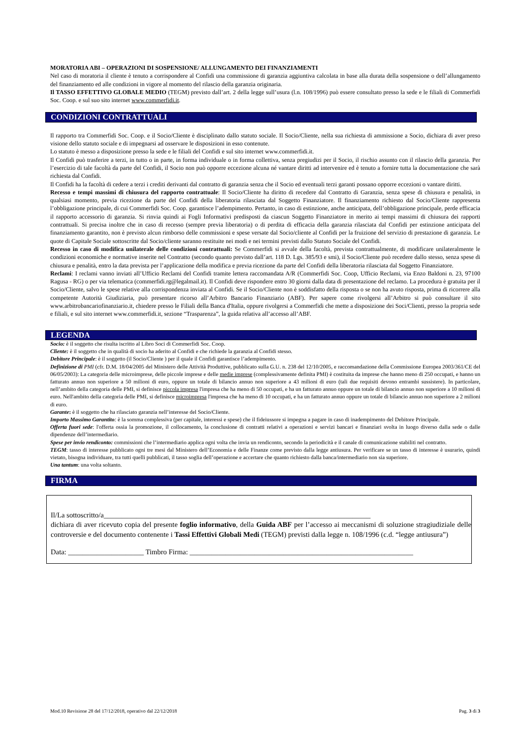MORATORIA ABI – OPERAZIONI DI SOSPENSIONE/ ALLUNGAMENTO DEI FINANZIAMENTI
Nel caso di moratoria il cliente è tenuto a corrispondere al Confidi una commissione di garanzia aggiuntiva calcolata in base alla durata della sospensione o dell’allungamento del finanziamento ed alle condizioni in vigore al momento del rilascio della garanzia originaria.
Il TASSO EFFETTIVO GLOBALE MEDIO (TEGM) previsto dall’art. 2 della legge sull’usura (l.n. 108/1996) può essere consultato presso la sede e le filiali di Commerfidi Soc. Coop. e sul suo sito internet www.commerfidi.it.
CONDIZIONI CONTRATTUALI
Il rapporto tra Commerfidi Soc. Coop. e il Socio/Cliente è disciplinato dallo statuto sociale. Il Socio/Cliente, nella sua richiesta di ammissione a Socio, dichiara di aver preso visione dello statuto sociale e di impegnarsi ad osservare le disposizioni in esso contenute.
Lo statuto è messo a disposizione presso la sede e le filiali del Confidi e sul sito internet www.commerfidi.it.
Il Confidi può trasferire a terzi, in tutto o in parte, in forma individuale o in forma collettiva, senza pregiudizi per il Socio, il rischio assunto con il rilascio della garanzia. Per l’esercizio di tale facoltà da parte del Confidi, il Socio non può opporre eccezione alcuna né vantare diritti ad intervenire ed è tenuto a fornire tutta la documentazione che sarà richiesta dal Confidi.
Il Confidi ha la facoltà di cedere a terzi i crediti derivanti dal contratto di garanzia senza che il Socio ed eventuali terzi garanti possano opporre eccezioni o vantare diritti.
Recesso e tempi massimi di chiusura del rapporto contrattuale: Il Socio/Cliente ha diritto di recedere dal Contratto di Garanzia, senza spese di chiusura e penalità, in qualsiasi momento, previa ricezione da parte del Confidi della liberatoria rilasciata dal Soggetto Finanziatore. Il finanziamento richiesto dal Socio/Cliente rappresenta l’obbligazione principale, di cui Commerfidi Soc. Coop. garantisce l’adempimento. Pertanto, in caso di estinzione, anche anticipata, dell’obbligazione principale, perde efficacia il rapporto accessorio di garanzia. Si rinvia quindi ai Fogli Informativi predisposti da ciascun Soggetto Finanziatore in merito ai tempi massimi di chiusura dei rapporti contrattuali. Si precisa inoltre che in caso di recesso (sempre previa liberatoria) o di perdita di efficacia della garanzia rilasciata dal Confidi per estinzione anticipata del finanziamento garantito, non è previsto alcun rimborso delle commissioni e spese versate dal Socio/cliente al Confidi per la fruizione del servizio di prestazione di garanzia. Le quote di Capitale Sociale sottoscritte dal Socio/cliente saranno restituite nei modi e nei termini previsti dallo Statuto Sociale del Confidi.
Recesso in caso di modifica unilaterale delle condizioni contrattuali: Se Commerfidi si avvale della facoltà, prevista contrattualmente, di modificare unilateralmente le condizioni economiche e normative inserite nel Contratto (secondo quanto previsto dall’art. 118 D. Lgs. 385/93 e smi), il Socio/Cliente può recedere dallo stesso, senza spese di chiusura e penalità, entro la data prevista per l’applicazione della modifica e previa ricezione da parte del Confidi della liberatoria rilasciata dal Soggetto Finanziatore.
Reclami: I reclami vanno inviati all’Ufficio Reclami del Confidi tramite lettera raccomandata A/R (Commerfidi Soc. Coop, Ufficio Reclami, via Enzo Baldoni n. 23, 97100 Ragusa - RG) o per via telematica (commerfidi.rg@legalmail.it). Il Confidi deve rispondere entro 30 giorni dalla data di presentazione del reclamo. La procedura è gratuita per il Socio/Cliente, salvo le spese relative alla corrispondenza inviata al Confidi. Se il Socio/Cliente non è soddisfatto della risposta o se non ha avuto risposta, prima di ricorrere alla competente Autorità Giudiziaria, può presentare ricorso all’Arbitro Bancario Finanziario (ABF). Per sapere come rivolgersi all’Arbitro si può consultare il sito www.arbitrobancariofinanziario.it, chiedere presso le Filiali della Banca d'Italia, oppure rivolgersi a Commerfidi che mette a disposizione dei Soci/Clienti, presso la propria sede e filiali, e sul sito internet www.commerfidi.it, sezione “Trasparenza”, la guida relativa all’accesso all’ABF.
LEGENDA
Socio: è il soggetto che risulta iscritto al Libro Soci di Commerfidi Soc. Coop.
Cliente: è il soggetto che in qualità di socio ha aderito al Confidi e che richiede la garanzia al Confidi stesso.
Debitore Principale: è il soggetto (il Socio/Cliente ) per il quale il Confidi garantisce l’adempimento.
Definizione di PMI (cfr. D.M. 18/04/2005 del Ministero delle Attività Produttive, pubblicato sulla G.U. n. 238 del 12/10/2005, e raccomandazione della Commissione Europea 2003/361/CE del 06/05/2003): La categoria delle microimprese, delle piccole imprese e delle medie imprese (complessivamente definita PMI) è costituita da imprese che hanno meno di 250 occupati, e hanno un fatturato annuo non superiore a 50 milioni di euro, oppure un totale di bilancio annuo non superiore a 43 milioni di euro (tali due requisiti devono entrambi sussistere). In particolare, nell’ambito della categoria delle PMI, si definisce piccola impresa l'impresa che ha meno di 50 occupati, e ha un fatturato annuo oppure un totale di bilancio annuo non superiore a 10 milioni di euro. Nell'ambito della categoria delle PMI, si definisce microimpresa l'impresa che ha meno di 10 occupati, e ha un fatturato annuo oppure un totale di bilancio annuo non superiore a 2 milioni di euro.
Garante: è il soggetto che ha rilasciato garanzia nell’interesse del Socio/Cliente.
Importo Massimo Garantito: è la somma complessiva (per capitale, interessi e spese) che il fideiussore si impegna a pagare in caso di inadempimento del Debitore Principale.
Offerta fuori sede: l'offerta ossia la promozione, il collocamento, la conclusione di contratti relativi a operazioni e servizi bancari e finanziari svolta in luogo diverso dalla sede o dalle dipendenze dell’intermediario.
Spese per invio rendiconto: commissioni che l’intermediario applica ogni volta che invia un rendiconto, secondo la periodicità e il canale di comunicazione stabiliti nel contratto.
TEGM: tasso di interesse pubblicato ogni tre mesi dal Ministero dell’Economia e delle Finanze come previsto dalla legge antiusura. Per verificare se un tasso di interesse è usurario, quindi vietato, bisogna individuare, tra tutti quelli pubblicati, il tasso soglia dell’operazione e accertare che quanto richiesto dalla banca/intermediario non sia superiore.
Una tantum: una volta soltanto.
FIRMA
Il/La sottoscritto/a__________________________________________________________________________
dichiara di aver ricevuto copia del presente foglio informativo, della Guida ABF per l’accesso ai meccanismi di soluzione stragiudiziale delle controversie e del documento contenente i Tassi Effettivi Globali Medi (TEGM) previsti dalla legge n. 108/1996 (c.d. “legge antiusura”)
Data: _____________________ Timbro Firma: ______________________________________________________________
Mod.10 Revisione 28 del 17/12/2018, operativo dal 22/12/2018 Pag. 3 di 3